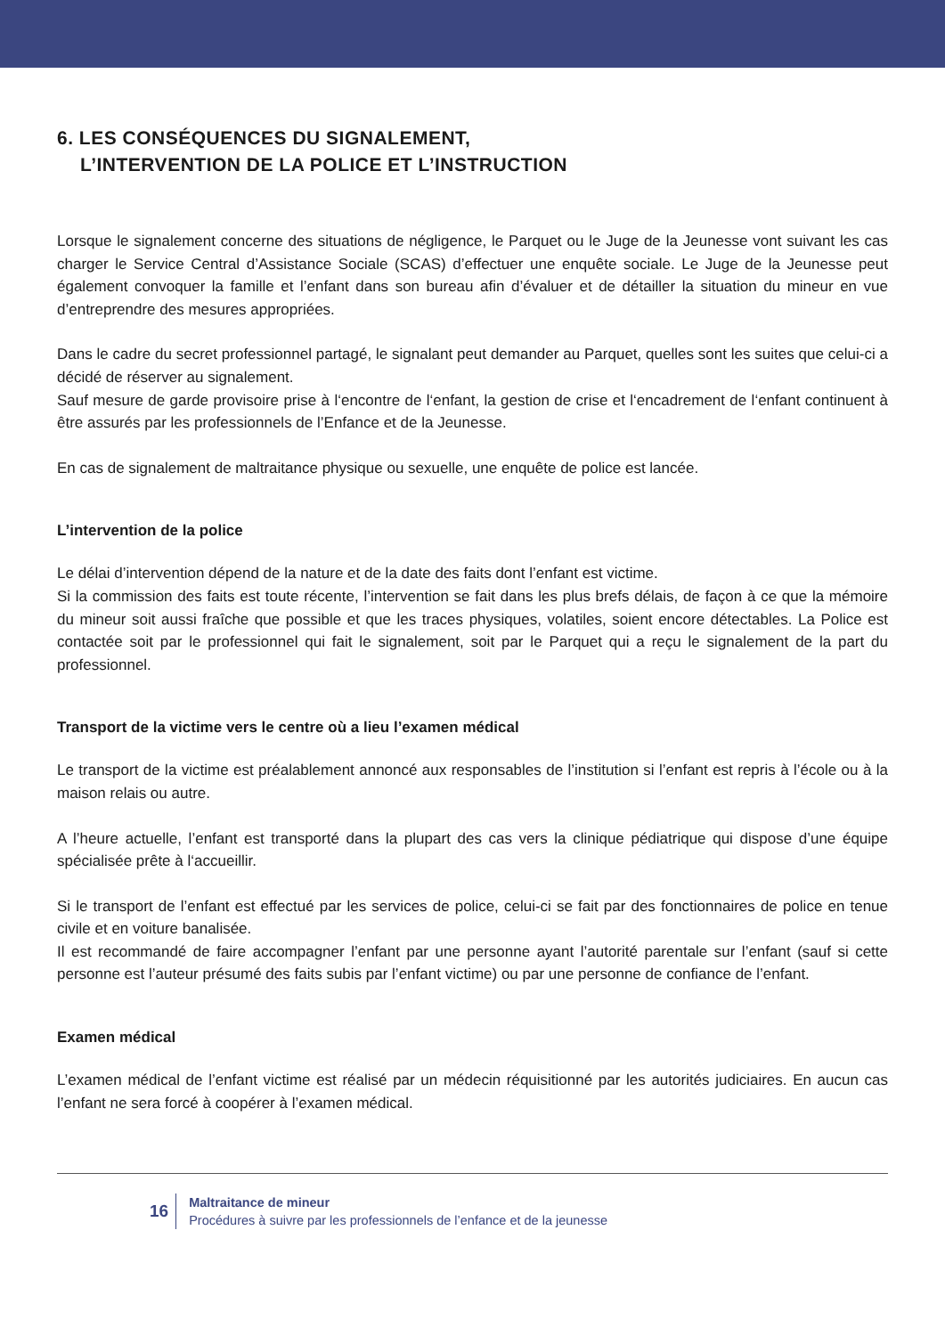6. LES CONSÉQUENCES DU SIGNALEMENT,
L’INTERVENTION DE LA POLICE ET L’INSTRUCTION
Lorsque le signalement concerne des situations de négligence, le Parquet ou le Juge de la Jeunesse vont suivant les cas charger le Service Central d’Assistance Sociale (SCAS) d’effectuer une enquête sociale. Le Juge de la Jeunesse peut également convoquer la famille et l’enfant dans son bureau afin d’évaluer et de détailler la situation du mineur en vue d’entreprendre des mesures appropriées.
Dans le cadre du secret professionnel partagé, le signalant peut demander au Parquet, quelles sont les suites que celui-ci a décidé de réserver au signalement.
Sauf mesure de garde provisoire prise à l‘encontre de l‘enfant, la gestion de crise et l‘encadrement de l‘enfant continuent à être assurés par les professionnels de l’Enfance et de la Jeunesse.
En cas de signalement de maltraitance physique ou sexuelle, une enquête de police est lancée.
L’intervention de la police
Le délai d’intervention dépend de la nature et de la date des faits dont l’enfant est victime.
Si la commission des faits est toute récente, l’intervention se fait dans les plus brefs délais, de façon à ce que la mémoire du mineur soit aussi fraîche que possible et que les traces physiques, volatiles, soient encore détectables. La Police est contactée soit par le professionnel qui fait le signalement, soit par le Parquet qui a reçu le signalement de la part du professionnel.
Transport de la victime vers le centre où a lieu l’examen médical
Le transport de la victime est préalablement annoncé aux responsables de l’institution si l’enfant est repris à l’école ou à la maison relais ou autre.
A l’heure actuelle, l’enfant est transporté dans la plupart des cas vers la clinique pédiatrique qui dispose d’une équipe spécialisée prête à l‘accueillir.
Si le transport de l’enfant est effectué par les services de police, celui-ci se fait par des fonctionnaires de police en tenue civile et en voiture banalisée.
Il est recommandé de faire accompagner l’enfant par une personne ayant l’autorité parentale sur l’enfant (sauf si cette personne est l’auteur présumé des faits subis par l’enfant victime) ou par une personne de confiance de l’enfant.
Examen médical
L’examen médical de l’enfant victime est réalisé par un médecin réquisitionné par les autorités judiciaires. En aucun cas l’enfant ne sera forcé à coopérer à l’examen médical.
16
Maltraitance de mineur
Procédures à suivre par les professionnels de l’enfance et de la jeunesse